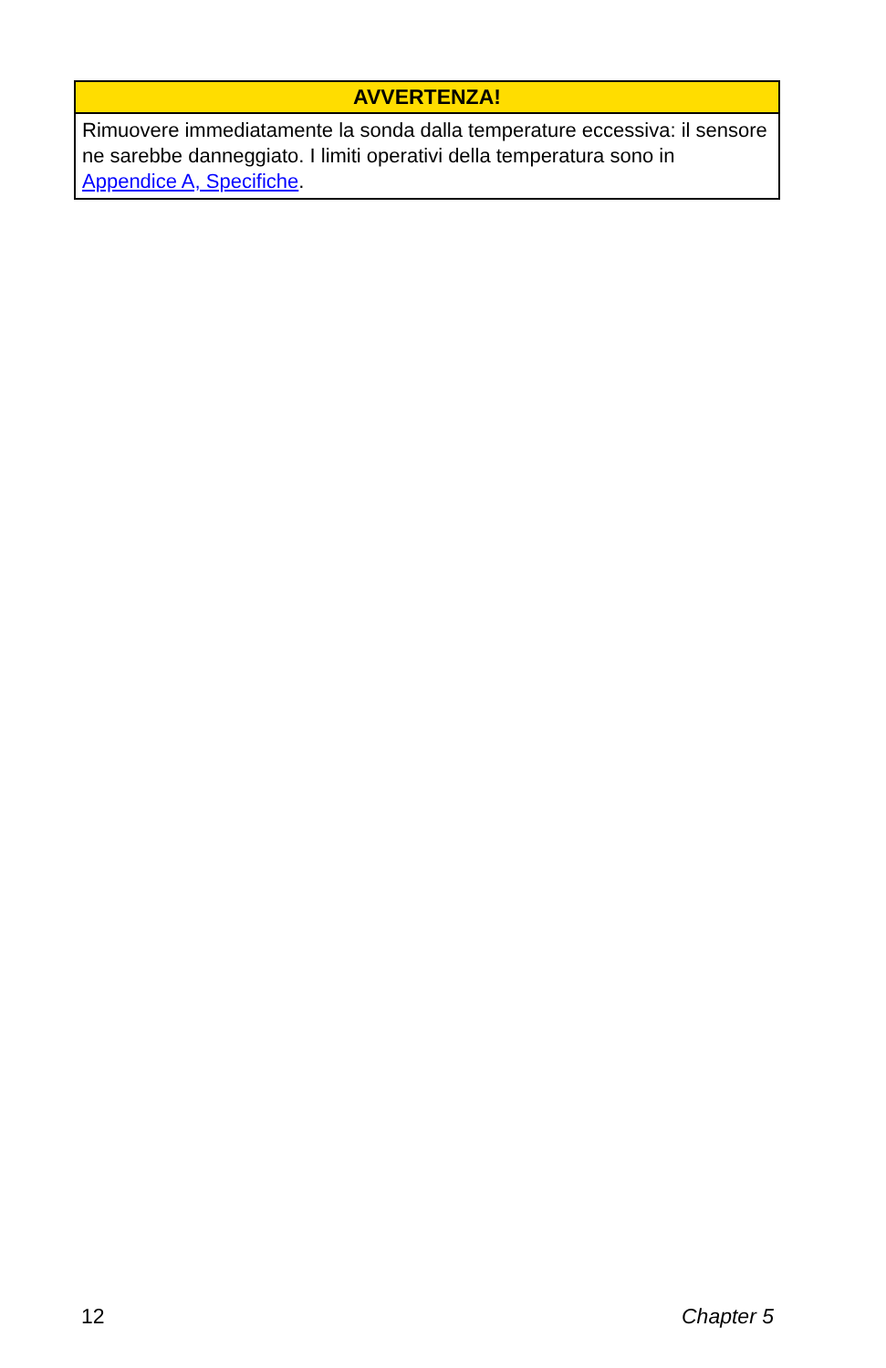| AVVERTENZA! |
| --- |
| Rimuovere immediatamente la sonda dalla temperature eccessiva: il sensore ne sarebbe danneggiato. I limiti operativi della temperatura sono in Appendice A, Specifiche . |
12 Chapter 5